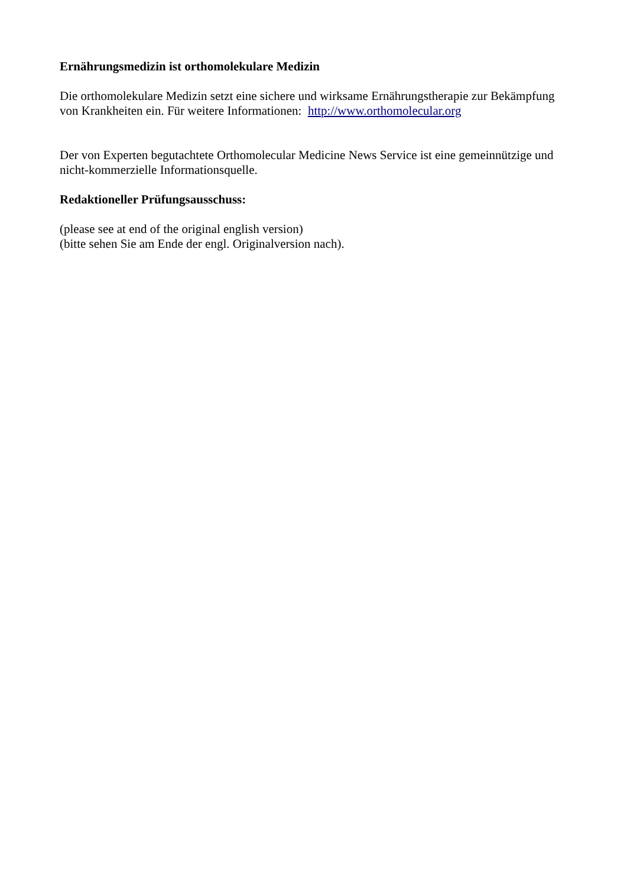Ernährungsmedizin ist orthomolekulare Medizin
Die orthomolekulare Medizin setzt eine sichere und wirksame Ernährungstherapie zur Bekämpfung von Krankheiten ein. Für weitere Informationen: http://www.orthomolecular.org
Der von Experten begutachtete Orthomolecular Medicine News Service ist eine gemeinnützige und nicht-kommerzielle Informationsquelle.
Redaktioneller Prüfungsausschuss:
(please see at end of the original english version)
(bitte sehen Sie am Ende der engl. Originalversion nach).